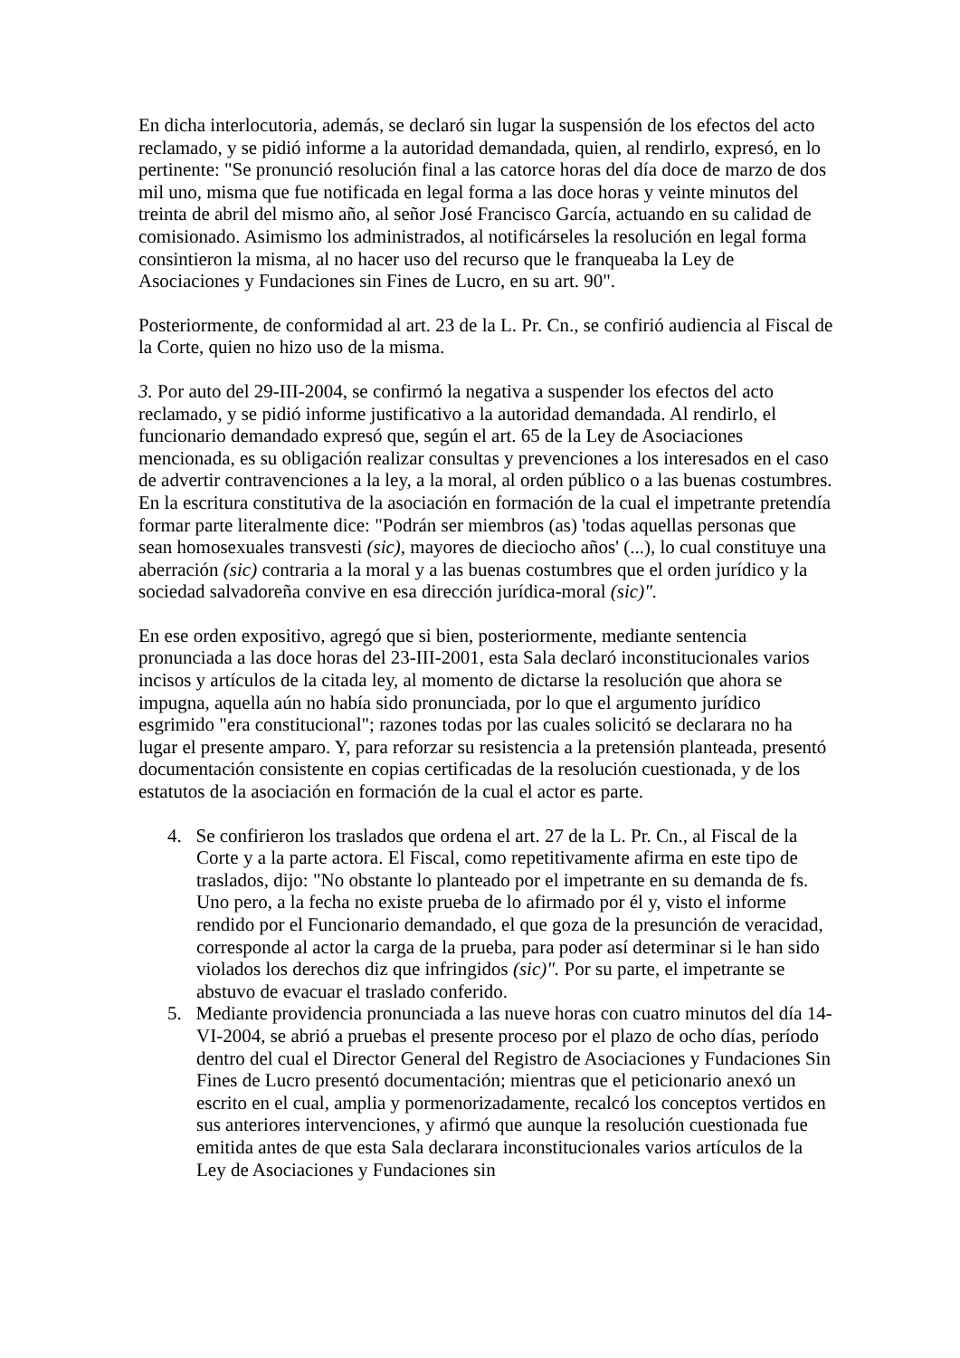En dicha interlocutoria, además, se declaró sin lugar la suspensión de los efectos del acto reclamado, y se pidió informe a la autoridad demandada, quien, al rendirlo, expresó, en lo pertinente: "Se pronunció resolución final a las catorce horas del día doce de marzo de dos mil uno, misma que fue notificada en legal forma a las doce horas y veinte minutos del treinta de abril del mismo año, al señor José Francisco García, actuando en su calidad de comisionado. Asimismo los administrados, al notificárseles la resolución en legal forma consintieron la misma, al no hacer uso del recurso que le franqueaba la Ley de Asociaciones y Fundaciones sin Fines de Lucro, en su art. 90".
Posteriormente, de conformidad al art. 23 de la L. Pr. Cn., se confirió audiencia al Fiscal de la Corte, quien no hizo uso de la misma.
3. Por auto del 29-III-2004, se confirmó la negativa a suspender los efectos del acto reclamado, y se pidió informe justificativo a la autoridad demandada. Al rendirlo, el funcionario demandado expresó que, según el art. 65 de la Ley de Asociaciones mencionada, es su obligación realizar consultas y prevenciones a los interesados en el caso de advertir contravenciones a la ley, a la moral, al orden público o a las buenas costumbres. En la escritura constitutiva de la asociación en formación de la cual el impetrante pretendía formar parte literalmente dice: "Podrán ser miembros (as) 'todas aquellas personas que sean homosexuales transvesti (sic), mayores de dieciocho años' (...), lo cual constituye una aberración (sic) contraria a la moral y a las buenas costumbres que el orden jurídico y la sociedad salvadoreña convive en esa dirección jurídica-moral (sic)".
En ese orden expositivo, agregó que si bien, posteriormente, mediante sentencia pronunciada a las doce horas del 23-III-2001, esta Sala declaró inconstitucionales varios incisos y artículos de la citada ley, al momento de dictarse la resolución que ahora se impugna, aquella aún no había sido pronunciada, por lo que el argumento jurídico esgrimido "era constitucional"; razones todas por las cuales solicitó se declarara no ha lugar el presente amparo. Y, para reforzar su resistencia a la pretensión planteada, presentó documentación consistente en copias certificadas de la resolución cuestionada, y de los estatutos de la asociación en formación de la cual el actor es parte.
4. Se confirieron los traslados que ordena el art. 27 de la L. Pr. Cn., al Fiscal de la Corte y a la parte actora. El Fiscal, como repetitivamente afirma en este tipo de traslados, dijo: "No obstante lo planteado por el impetrante en su demanda de fs. Uno pero, a la fecha no existe prueba de lo afirmado por él y, visto el informe rendido por el Funcionario demandado, el que goza de la presunción de veracidad, corresponde al actor la carga de la prueba, para poder así determinar si le han sido violados los derechos diz que infringidos (sic)". Por su parte, el impetrante se abstuvo de evacuar el traslado conferido.
5. Mediante providencia pronunciada a las nueve horas con cuatro minutos del día 14-VI-2004, se abrió a pruebas el presente proceso por el plazo de ocho días, período dentro del cual el Director General del Registro de Asociaciones y Fundaciones Sin Fines de Lucro presentó documentación; mientras que el peticionario anexó un escrito en el cual, amplia y pormenorizadamente, recalcó los conceptos vertidos en sus anteriores intervenciones, y afirmó que aunque la resolución cuestionada fue emitida antes de que esta Sala declarara inconstitucionales varios artículos de la Ley de Asociaciones y Fundaciones sin